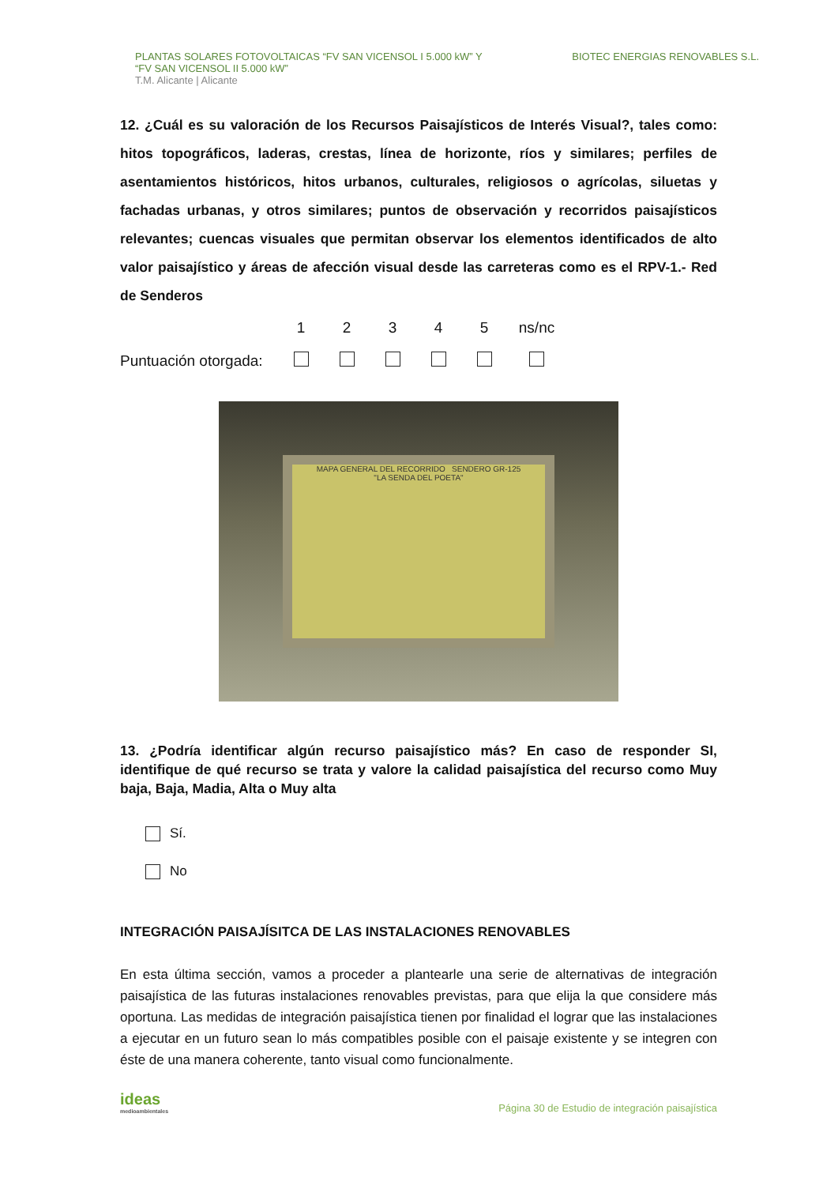PLANTAS SOLARES FOTOVOLTAICAS “FV SAN VICENSOL I 5.000 kW” Y
“FV SAN VICENSOL II 5.000 kW”
T.M. Alicante | Alicante
BIOTEC ENERGIAS RENOVABLES S.L.
12. ¿Cuál es su valoración de los Recursos Paisajísticos de Interés Visual?, tales como: hitos topográficos, laderas, crestas, línea de horizonte, ríos y similares; perfiles de asentamientos históricos, hitos urbanos, culturales, religiosos o agrícolas, siluetas y fachadas urbanas, y otros similares; puntos de observación y recorridos paisajísticos relevantes; cuencas visuales que permitan observar los elementos identificados de alto valor paisajístico y áreas de afección visual desde las carreteras como es el RPV-1.- Red de Senderos
| | 1 | 2 | 3 | 4 | 5 | ns/nc |
| Puntuación otorgada: | | | | | | |
MAPA GENERAL DEL RECORRIDO SENDERO GR-125
"LA SENDA DEL POETA"
13. ¿Podría identificar algún recurso paisajístico más? En caso de responder SI, identifique de qué recurso se trata y valore la calidad paisajística del recurso como Muy baja, Baja, Madia, Alta o Muy alta
Sí.
No
INTEGRACIÓN PAISAJÍSITCA DE LAS INSTALACIONES RENOVABLES
En esta última sección, vamos a proceder a plantearle una serie de alternativas de integración paisajística de las futuras instalaciones renovables previstas, para que elija la que considere más oportuna. Las medidas de integración paisajística tienen por finalidad el lograr que las instalaciones a ejecutar en un futuro sean lo más compatibles posible con el paisaje existente y se integren con éste de una manera coherente, tanto visual como funcionalmente.
ideas
medioambientales
Página 30 de Estudio de integración paisajística